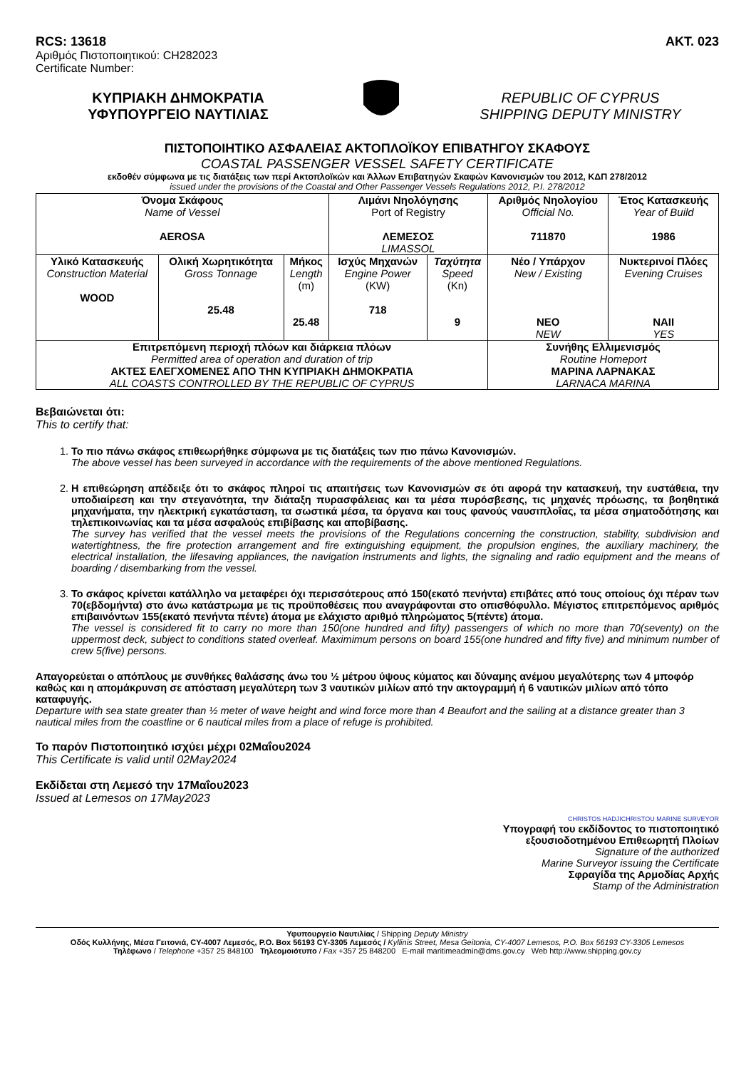RCS: 13618 AKT. 023
Αριθμός Πιστοποιητικού: CH282023
Certificate Number:
ΚΥΠΡΙΑΚΗ ΔΗΜΟΚΡΑΤΙΑ
ΥΦΥΠΟΥΡΓΕΙΟ ΝΑΥΤΙΛΙΑΣ
REPUBLIC OF CYPRUS
SHIPPING DEPUTY MINISTRY
ΠΙΣΤΟΠΟΙΗΤΙΚΟ ΑΣΦΑΛΕΙΑΣ ΑΚΤΟΠΛΟΪΚΟΥ ΕΠΙΒΑΤΗΓΟΥ ΣΚΑΦΟΥΣ
COASTAL PASSENGER VESSEL SAFETY CERTIFICATE
εκδοθέν σύμφωνα με τις διατάξεις των περί Ακτοπλοϊκών και Άλλων Επιβατηγών Σκαφών Κανονισμών του 2012, ΚΔΠ 278/2012
issued under the provisions of the Coastal and Other Passenger Vessels Regulations 2012, P.I. 278/2012
| Όνομα Σκάφους Name of Vessel AEROSA | | | Λιμάνι Νηολόγησης Port of Registry ΛΕΜΕΣΟΣ LIMASSOL | | Αριθμός Νηολογίου Official No. 711870 | Έτος Κατασκευής Year of Build 1986 |
| Υλικό Κατασκευής Construction Material WOOD | Ολική Χωρητικότητα Gross Tonnage 25.48 | Μήκος Length (m) 25.48 | Ισχύς Μηχανών Engine Power (KW) 718 | Ταχύτητα Speed (Kn) 9 | Νέο / Υπάρχον New / Existing ΝΕΟ NEW | Νυκτερινοί Πλόες Evening Cruises ΝΑΙΙ YES |
| Επιτρεπόμενη περιοχή πλόων και διάρκεια πλόων Permitted area of operation and duration of trip ΑΚΤΕΣ ΕΛΕΓΧΟΜΕΝΕΣ ΑΠΟ ΤΗΝ ΚΥΠΡΙΑΚΗ ΔΗΜΟΚΡΑΤΙΑ ALL COASTS CONTROLLED BY THE REPUBLIC OF CYPRUS | | | | | Συνήθης Ελλιμενισμός Routine Homeport ΜΑΡΙΝΑ ΛΑΡΝΑΚΑΣ LARNACA MARINA | |
Βεβαιώνεται ότι:
This to certify that:
1. Το πιο πάνω σκάφος επιθεωρήθηκε σύμφωνα με τις διατάξεις των πιο πάνω Κανονισμών.
The above vessel has been surveyed in accordance with the requirements of the above mentioned Regulations.
2. Η επιθεώρηση απέδειξε ότι το σκάφος πληροί τις απαιτήσεις των Κανονισμών σε ότι αφορά την κατασκευή, την ευστάθεια, την υποδιαίρεση και την στεγανότητα, την διάταξη πυρασφάλειας και τα μέσα πυρόσβεσης, τις μηχανές πρόωσης, τα βοηθητικά μηχανήματα, την ηλεκτρική εγκατάσταση, τα σωστικά μέσα, τα όργανα και τους φανούς ναυσιπλοΐας, τα μέσα σηματοδότησης και τηλεπικοινωνίας και τα μέσα ασφαλούς επιβίβασης και αποβίβασης.
The survey has verified that the vessel meets the provisions of the Regulations concerning the construction, stability, subdivision and watertightness, the fire protection arrangement and fire extinguishing equipment, the propulsion engines, the auxiliary machinery, the electrical installation, the lifesaving appliances, the navigation instruments and lights, the signaling and radio equipment and the means of boarding / disembarking from the vessel.
3. Το σκάφος κρίνεται κατάλληλο να μεταφέρει όχι περισσότερους από 150(εκατό πενήντα) επιβάτες από τους οποίους όχι πέραν των 70(εβδομήντα) στο άνω κατάστρωμα με τις προϋποθέσεις που αναγράφονται στο οπισθόφυλλο. Μέγιστος επιτρεπόμενος αριθμός επιβαινόντων 155(εκατό πενήντα πέντε) άτομα με ελάχιστο αριθμό πληρώματος 5(πέντε) άτομα.
The vessel is considered fit to carry no more than 150(one hundred and fifty) passengers of which no more than 70(seventy) on the uppermost deck, subject to conditions stated overleaf. Maximimum persons on board 155(one hundred and fifty five) and minimum number of crew 5(five) persons.
Απαγορεύεται ο απόπλους με συνθήκες θαλάσσης άνω του ½ μέτρου ύψους κύματος και δύναμης ανέμου μεγαλύτερης των 4 μποφόρ καθώς και η απομάκρυνση σε απόσταση μεγαλύτερη των 3 ναυτικών μιλίων από την ακτογραμμή ή 6 ναυτικών μιλίων από τόπο καταφυγής.
Departure with sea state greater than ½ meter of wave height and wind force more than 4 Beaufort and the sailing at a distance greater than 3 nautical miles from the coastline or 6 nautical miles from a place of refuge is prohibited.
Το παρόν Πιστοποιητικό ισχύει μέχρι 02Μαΐου2024
This Certificate is valid until 02May2024
Εκδίδεται στη Λεμεσό την 17Μαΐου2023
Issued at Lemesos on 17May2023
CHRISTOS HADJICHRISTOU MARINE SURVEYOR
Υπογραφή του εκδίδοντος το πιστοποιητικό
εξουσιοδοτημένου Επιθεωρητή Πλοίων
Signature of the authorized
Marine Surveyor issuing the Certificate
Σφραγίδα της Αρμοδίας Αρχής
Stamp of the Administration
Υφυπουργείο Ναυτιλίας / Shipping Deputy Ministry
Οδός Κυλλήνης, Μέσα Γειτονιά, CY-4007 Λεμεσός, P.O. Box 56193 CY-3305 Λεμεσός / Kyllinis Street, Mesa Geitonia, CY-4007 Lemesos, P.O. Box 56193 CY-3305 Lemesos
Τηλέφωνο / Telephone +357 25 848100 Τηλεομοιότυπο / Fax +357 25 848200 E-mail maritimeadmin@dms.gov.cy Web http://www.shipping.gov.cy